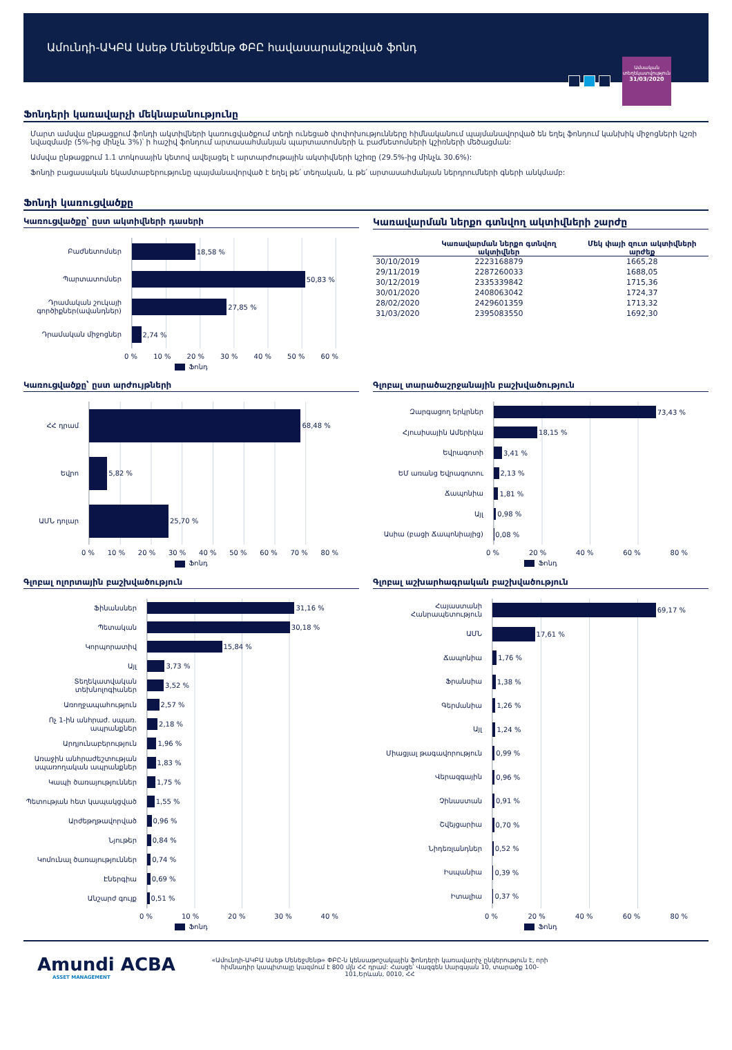Ամունդի-ԱԿԲԱ Ասեթ Մենեջմենթ ՓԲԸ հավասարակշռված ֆոնդ
Ամսական
տեղեկատվություն
31/03/2020
Ֆոնդերի կառավարչի մեկնաբանությունը
Մարտ ամսվա ընթացքում ֆոնդի ակտիվների կառուցվածքում տեղի ունեցած փոփոխությունները հիմնականում պայմանավորված են եղել ֆոնդում կանխիկ միջոցների կշռի նվազմամբ (5%-ից մինչև 3%)՝ ի հաշիվ ֆոնդում արտասահմանյան պարտատոմսերի և բաժնետոմսերի կշիռների մեծացման:
Ամսվա ընթացքում 1.1 տոկոսային կետով ավելացել է արտարժութային ակտիվների կշիռը (29.5%-ից մինչև 30.6%):
Ֆոնդի բացասական եկամտաբերությունը պայմանավորված է եղել թե՛ տեղական, և թե՛ արտասահմանյան ներդրումների գների անկմամբ:
Ֆոնդի կառուցվածքը
Կառուցվածքը՝ ըստ ակտիվների դասերի
Բաժնետոմսեր
18,58 %
Պարտատոմսեր
50,83 %
Դրամական շուկայի գործիքներ(ավանդներ)
27,85 %
Դրամական միջոցներ
2,74 %
0 % 10 % 20 % 30 % 40 % 50 % 60 %
Ֆոնդ
Կառավարման ներքո գտնվող ակտիվների շարժը
| | Կառավարման ներքո գտնվող ակտիվներ | Մեկ փայի զուտ ակտիվների արժեք |
| --- | --- | --- |
| 30/10/2019 | 2223168879 | 1665,28 |
| 29/11/2019 | 2287260033 | 1688,05 |
| 30/12/2019 | 2335339842 | 1715,36 |
| 30/01/2020 | 2408063042 | 1724,37 |
| 28/02/2020 | 2429601359 | 1713,32 |
| 31/03/2020 | 2395083550 | 1692,30 |
Կառուցվածքը՝ ըստ արժույթների
ՀՀ դրամ
68,48 %
Եվրո
5,82 %
ԱՄՆ դոլար
25,70 %
0 % 10 % 20 % 30 % 40 % 50 % 60 % 70 % 80 %
Ֆոնդ
Գլոբալ տարածաշրջանային բաշխվածություն
Զարգացող երկրներ
73,43 %
Հյուսիսային Ամերիկա
18,15 %
Եվրագոտի
3,41 %
ԵՄ առանց Եվրագոտու
2,13 %
Ճապոնիա
1,81 %
Այլ
0,98 %
Ասիա (բացի Ճապոնիայից)
0,08 %
0 % 20 % 40 % 60 % 80 %
Ֆոնդ
Գլոբալ ոլորտային բաշխվածություն
Ֆինանսներ
31,16 %
Պետական
30,18 %
Կորպորատիվ
15,84 %
Այլ
3,73 %
Տեղեկատվական տեխնոլոգիաներ
3,52 %
Առողջապահություն
2,57 %
Ոչ 1-ին անհրաժ. սպառ. ապրանքներ
2,18 %
Արդյունաբերություն
1,96 %
Առաջին անհրաժեշտության սպառողական ապրանքներ
1,83 %
Կապի ծառայություններ
1,75 %
Պետության հետ կապակցված
1,55 %
Արժեթղթավորված
0,96 %
Նյութեր
0,84 %
Կոմունալ ծառայություններ
0,74 %
Էներգիա
0,69 %
Անշարժ գույք
0,51 %
0 % 10 % 20 % 30 % 40 %
Ֆոնդ
Գլոբալ աշխարհագրական բաշխվածություն
Հայաստանի Հանրապետություն
69,17 %
ԱՄՆ
17,61 %
Ճապոնիա
1,76 %
Ֆրանսիա
1,38 %
Գերմանիա
1,26 %
Այլ
1,24 %
Միացյալ թագավորություն
0,99 %
Վերազգային
0,96 %
Չինաստան
0,91 %
Շվեյցարիա
0,70 %
Նիդեռլանդներ
0,52 %
Իսպանիա
0,39 %
Իտալիա
0,37 %
0 % 20 % 40 % 60 % 80 %
Ֆոնդ
Amundi ACBA
ASSET MANAGEMENT
«Ամունդի-ԱԿԲԱ Ասեթ Մենեջմենթ» ՓԲԸ-ն կենսաթոշակային ֆոնդերի կառավարիչ ընկերություն է, որի հիմնադիր կապիտալը կազմում է 800 մլն ՀՀ դրամ: Հասցե՝ Վազգեն Սարգսյան 10, տարածք 100-101,Երևան, 0010, ՀՀ